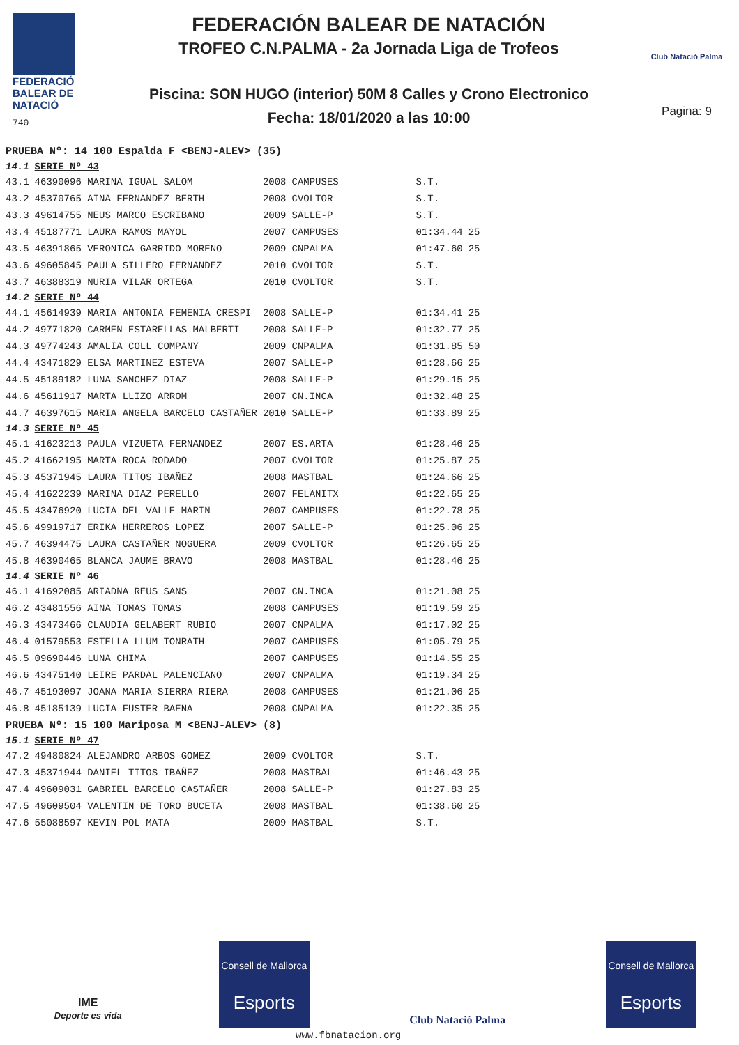FEDERACIÓ
BALEAR DE
NATACIÓ
740
FEDERACIÓN BALEAR DE NATACIÓN
TROFEO C.N.PALMA - 2a Jornada Liga de Trofeos
Piscina: SON HUGO (interior) 50M 8 Calles y Crono Electronico
Fecha: 18/01/2020 a las 10:00
Club Natació Palma
Pagina: 9
| PRUEBA Nº: 14 100 Espalda F <BENJ-ALEV> (35) | | | | | |
| 14.1 | SERIE Nº 43 | | | | |
| 43.1 | 46390096 MARINA IGUAL SALOM | 2008 | CAMPUSES | S.T. | |
| 43.2 | 45370765 AINA FERNANDEZ BERTH | 2008 | CVOLTOR | S.T. | |
| 43.3 | 49614755 NEUS MARCO ESCRIBANO | 2009 | SALLE-P | S.T. | |
| 43.4 | 45187771 LAURA RAMOS MAYOL | 2007 | CAMPUSES | 01:34.44 | 25 |
| 43.5 | 46391865 VERONICA GARRIDO MORENO | 2009 | CNPALMA | 01:47.60 | 25 |
| 43.6 | 49605845 PAULA SILLERO FERNANDEZ | 2010 | CVOLTOR | S.T. | |
| 43.7 | 46388319 NURIA VILAR ORTEGA | 2010 | CVOLTOR | S.T. | |
| 14.2 | SERIE Nº 44 | | | | |
| 44.1 | 45614939 MARIA ANTONIA FEMENIA CRESPI | 2008 | SALLE-P | 01:34.41 | 25 |
| 44.2 | 49771820 CARMEN ESTARELLAS MALBERTI | 2008 | SALLE-P | 01:32.77 | 25 |
| 44.3 | 49774243 AMALIA COLL COMPANY | 2009 | CNPALMA | 01:31.85 | 50 |
| 44.4 | 43471829 ELSA MARTINEZ ESTEVA | 2007 | SALLE-P | 01:28.66 | 25 |
| 44.5 | 45189182 LUNA SANCHEZ DIAZ | 2008 | SALLE-P | 01:29.15 | 25 |
| 44.6 | 45611917 MARTA LLIZO ARROM | 2007 | CN.INCA | 01:32.48 | 25 |
| 44.7 | 46397615 MARIA ANGELA BARCELO CASTAÑER | 2010 | SALLE-P | 01:33.89 | 25 |
| 14.3 | SERIE Nº 45 | | | | |
| 45.1 | 41623213 PAULA VIZUETA FERNANDEZ | 2007 | ES.ARTA | 01:28.46 | 25 |
| 45.2 | 41662195 MARTA ROCA RODADO | 2007 | CVOLTOR | 01:25.87 | 25 |
| 45.3 | 45371945 LAURA TITOS IBAÑEZ | 2008 | MASTBAL | 01:24.66 | 25 |
| 45.4 | 41622239 MARINA DIAZ PERELLO | 2007 | FELANITX | 01:22.65 | 25 |
| 45.5 | 43476920 LUCIA DEL VALLE MARIN | 2007 | CAMPUSES | 01:22.78 | 25 |
| 45.6 | 49919717 ERIKA HERREROS LOPEZ | 2007 | SALLE-P | 01:25.06 | 25 |
| 45.7 | 46394475 LAURA CASTAÑER NOGUERA | 2009 | CVOLTOR | 01:26.65 | 25 |
| 45.8 | 46390465 BLANCA JAUME BRAVO | 2008 | MASTBAL | 01:28.46 | 25 |
| 14.4 | SERIE Nº 46 | | | | |
| 46.1 | 41692085 ARIADNA REUS SANS | 2007 | CN.INCA | 01:21.08 | 25 |
| 46.2 | 43481556 AINA TOMAS TOMAS | 2008 | CAMPUSES | 01:19.59 | 25 |
| 46.3 | 43473466 CLAUDIA GELABERT RUBIO | 2007 | CNPALMA | 01:17.02 | 25 |
| 46.4 | 01579553 ESTELLA LLUM TONRATH | 2007 | CAMPUSES | 01:05.79 | 25 |
| 46.5 | 09690446 LUNA CHIMA | 2007 | CAMPUSES | 01:14.55 | 25 |
| 46.6 | 43475140 LEIRE PARDAL PALENCIANO | 2007 | CNPALMA | 01:19.34 | 25 |
| 46.7 | 45193097 JOANA MARIA SIERRA RIERA | 2008 | CAMPUSES | 01:21.06 | 25 |
| 46.8 | 45185139 LUCIA FUSTER BAENA | 2008 | CNPALMA | 01:22.35 | 25 |
| PRUEBA Nº: 15 100 Mariposa M <BENJ-ALEV> (8) | | | | | |
| 15.1 | SERIE Nº 47 | | | | |
| 47.2 | 49480824 ALEJANDRO ARBOS GOMEZ | 2009 | CVOLTOR | S.T. | |
| 47.3 | 45371944 DANIEL TITOS IBAÑEZ | 2008 | MASTBAL | 01:46.43 | 25 |
| 47.4 | 49609031 GABRIEL BARCELO CASTAÑER | 2008 | SALLE-P | 01:27.83 | 25 |
| 47.5 | 49609504 VALENTIN DE TORO BUCETA | 2008 | MASTBAL | 01:38.60 | 25 |
| 47.6 | 55088597 KEVIN POL MATA | 2009 | MASTBAL | S.T. | |
IME
Deporte es vida
Consell de Mallorca
Esports
Club Natació Palma
Consell de Mallorca
Esports
www.fbnatacion.org